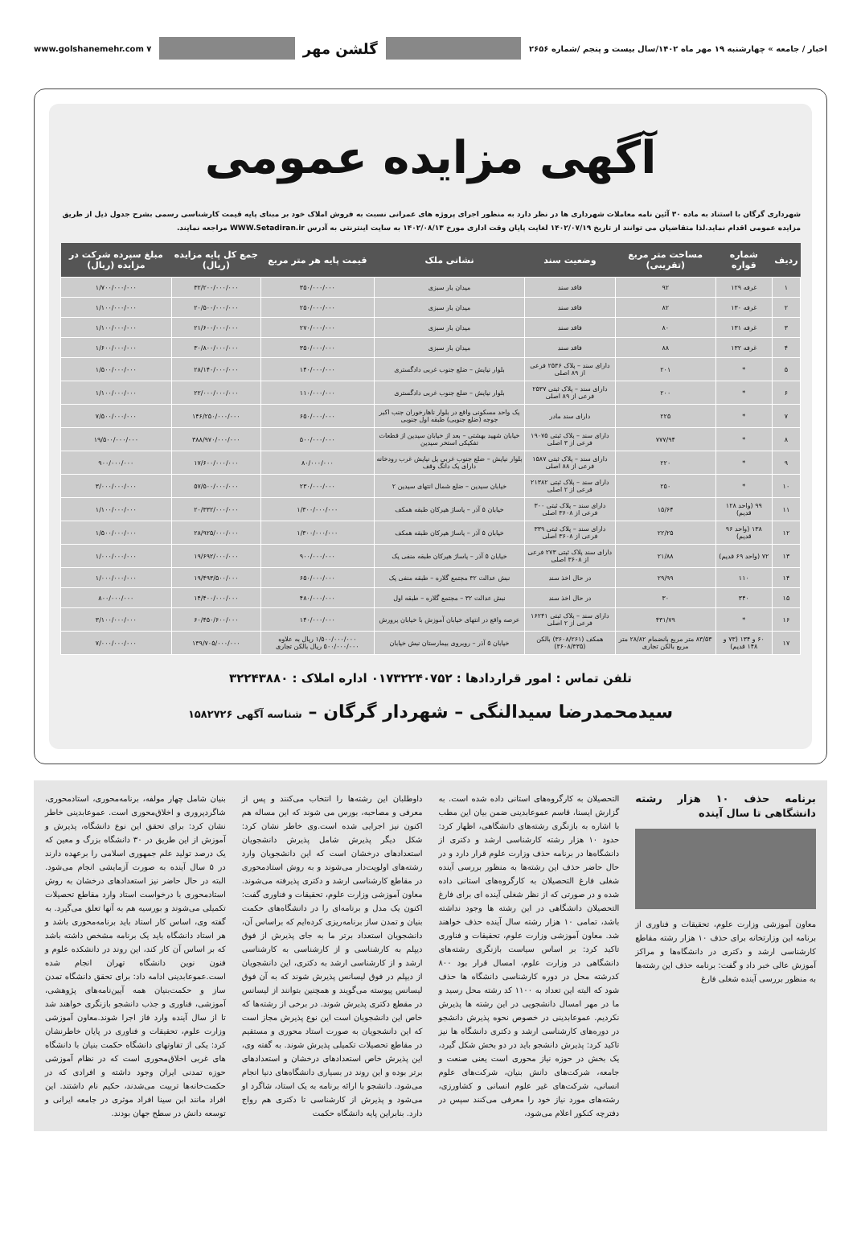اخبار / جامعه » چهارشنبه ۱۹ مهر ماه ۱۴۰۲/سال بیست و پنجم /شماره ۲۶۵۶ گلشن مهر www.golshanemehr.com ۷
آگهی مزایده عمومی
شهرداری گرگان با استناد به ماده ۳۰ آئین نامه معاملات شهرداری ها در نظر دارد به منظور اجرای پروژه های عمرانی نسبت به فروش املاک خود بر مبنای پایه قیمت کارشناسی رسمی بشرح جدول ذیل از طریق مزایده عمومی اقدام نماید.لذا متقاضیان می توانند از تاریخ ۱۴۰۲/۰۷/۱۹ لغایت پایان وقت اداری مورخ ۱۴۰۲/۰۸/۱۳ به سایت اینترنتی به آدرس WWW.Setadiran.ir مراجعه نمایند.
| ردیف | شماره قواره | مساحت متر مربع (تقریبی) | وضعیت سند | نشانی ملک | قیمت پایه هر متر مربع | جمع کل پایه مزایده (ریال) | مبلغ سپرده شرکت در مزایده (ریال) |
| --- | --- | --- | --- | --- | --- | --- | --- |
| ۱ | غرفه ۱۲۹ | ۹۲ | فاقد سند | میدان بار سبزی | ۳۵۰/۰۰۰/۰۰۰ | ۳۲/۲۰۰/۰۰۰/۰۰۰ | ۱/۷۰۰/۰۰۰/۰۰۰ |
| ۲ | غرفه ۱۳۰ | ۸۲ | فاقد سند | میدان بار سبزی | ۲۵۰/۰۰۰/۰۰۰ | ۲۰/۵۰۰/۰۰۰/۰۰۰ | ۱/۱۰۰/۰۰۰/۰۰۰ |
| ۳ | غرفه ۱۳۱ | ۸۰ | فاقد سند | میدان بار سبزی | ۲۷۰/۰۰۰/۰۰۰ | ۲۱/۶۰۰/۰۰۰/۰۰۰ | ۱/۱۰۰/۰۰۰/۰۰۰ |
| ۴ | غرفه ۱۳۲ | ۸۸ | فاقد سند | میدان بار سبزی | ۳۵۰/۰۰۰/۰۰۰ | ۳۰/۸۰۰/۰۰۰/۰۰۰ | ۱/۶۰۰/۰۰۰/۰۰۰ |
| ۵ | * | ۲۰۱ | دارای سند – پلاک ۲۵۳۶ فرعی از ۸۹ اصلی | بلوار نیایش – ضلع جنوب غربی دادگستری | ۱۴۰/۰۰۰/۰۰۰ | ۲۸/۱۴۰/۰۰۰/۰۰۰ | ۱/۵۰۰/۰۰۰/۰۰۰ |
| ۶ | * | ۲۰۰ | دارای سند – پلاک ثبتی ۲۵۳۷ فرعی از ۸۹ اصلی | بلوار نیایش – ضلع جنوب غربی دادگستری | ۱۱۰/۰۰۰/۰۰۰ | ۲۲/۰۰۰/۰۰۰/۰۰۰ | ۱/۱۰۰/۰۰۰/۰۰۰ |
| ۷ | * | ۲۲۵ | دارای سند مادر | یک واحد مسکونی واقع در بلوار ناهارخوران جنب اکبر جوجه (ضلع جنوبی) طبقه اول جنوبی | ۶۵۰/۰۰۰/۰۰۰ | ۱۴۶/۲۵۰/۰۰۰/۰۰۰ | ۷/۵۰۰/۰۰۰/۰۰۰ |
| ۸ | * | ۷۷۷/۹۴ | دارای سند – پلاک ثبتی ۱۹۰۷۵ فرعی از ۳ اصلی | خیابان شهید بهشتی – بعد از خیابان سیدین از قطعات تفکیکی استخر سیدین | ۵۰۰/۰۰۰/۰۰۰ | ۳۸۸/۹۷۰/۰۰۰/۰۰۰ | ۱۹/۵۰۰/۰۰۰/۰۰۰ |
| ۹ | * | ۲۲۰ | دارای سند – پلاک ثبتی ۱۵۸۷ فرعی از ۸۸ اصلی | بلوار نیایش – ضلع جنوب غربی پل نیایش غرب رودخانه دارای یک دانگ وقف | ۸۰/۰۰۰/۰۰۰ | ۱۷/۶۰۰/۰۰۰/۰۰۰ | ۹۰۰/۰۰۰/۰۰۰ |
| ۱۰ | * | ۲۵۰ | دارای سند – پلاک ثبتی ۲۱۳۸۲ فرعی از ۲ اصلی | خیابان سیدین – ضلع شمال انتهای سیدین ۲ | ۲۳۰/۰۰۰/۰۰۰ | ۵۷/۵۰۰/۰۰۰/۰۰۰ | ۳/۰۰۰/۰۰۰/۰۰۰ |
| ۱۱ | ۹۹ (واحد ۱۲۸ قدیم) | ۱۵/۶۴ | دارای سند – پلاک ثبتی ۳۰۰ فرعی از ۳۶۰۸ اصلی | خیابان ۵ آذر – پاساژ هیرکان طبقه همکف | ۱/۳۰۰/۰۰۰/۰۰۰ | ۲۰/۳۳۲/۰۰۰/۰۰۰ | ۱/۱۰۰/۰۰۰/۰۰۰ |
| ۱۲ | ۱۳۸ (واحد ۹۶ قدیم) | ۲۲/۲۵ | دارای سند – پلاک ثبتی ۳۳۹ فرعی از ۳۶۰۸ اصلی | خیابان ۵ آذر – پاساژ هیرکان طبقه همکف | ۱/۳۰۰/۰۰۰/۰۰۰ | ۲۸/۹۲۵/۰۰۰/۰۰۰ | ۱/۵۰۰/۰۰۰/۰۰۰ |
| ۱۳ | ۷۲ (واحد ۶۹ قدیم) | ۲۱/۸۸ | دارای سند پلاک ثبتی ۲۷۳ فرعی از ۳۶۰۸ اصلی | خیابان ۵ آذر – پاساژ هیرکان طبقه منفی یک | ۹۰۰/۰۰۰/۰۰۰ | ۱۹/۶۹۲/۰۰۰/۰۰۰ | ۱/۰۰۰/۰۰۰/۰۰۰ |
| ۱۴ | ۱۱۰ | ۲۹/۹۹ | در حال اخذ سند | نبش عدالت ۳۲ مجتمع گلاره – طبقه منفی یک | ۶۵۰/۰۰۰/۰۰۰ | ۱۹/۴۹۳/۵۰۰/۰۰۰ | ۱/۰۰۰/۰۰۰/۰۰۰ |
| ۱۵ | ۳۴۰ | ۳۰ | در حال اخذ سند | نبش عدالت ۳۲ – مجتمع گلاره – طبقه اول | ۴۸۰/۰۰۰/۰۰۰ | ۱۴/۴۰۰/۰۰۰/۰۰۰ | ۸۰۰/۰۰۰/۰۰۰ |
| ۱۶ | * | ۴۳۱/۷۹ | دارای سند – پلاک ثبتی ۱۶۲۴۱ فرعی از ۲ اصلی | عرصه واقع در انتهای خیابان آموزش با خیابان پرورش | ۱۴۰/۰۰۰/۰۰۰ | ۶۰/۴۵۰/۶۰۰/۰۰۰ | ۳/۱۰۰/۰۰۰/۰۰۰ |
| ۱۷ | ۶۰ و ۱۳۴ (۷۳ و ۱۴۸ قدیم) | ۸۳/۵۳ متر مربع بانضمام ۲۸/۸۲ متر مربع بالکن تجاری | همکف (۳۶۰۸/۲۶۱) بالکن (۳۶۰۸/۳۳۵) | خیابان ۵ آذر – روبروی بیمارستان نبش خیابان | ۱/۵۰۰/۰۰۰/۰۰۰ ریال به علاوه ۵۰۰/۰۰۰/۰۰۰ ریال بالکن تجاری | ۱۳۹/۷۰۵/۰۰۰/۰۰۰ | ۷/۰۰۰/۰۰۰/۰۰۰ |
تلفن تماس : امور قراردادها : ۰۱۷۳۲۲۴۰۷۵۲ اداره املاک : ۳۲۲۴۳۸۸۰
سیدمحمدرضا سیدالنگی – شهردار گرگان – شناسه آگهی ۱۵۸۲۷۲۶
برنامه حذف ۱۰ هزار رشته دانشگاهی تا سال آینده
معاون آموزشی وزارت علوم، تحقیقات و فناوری از برنامه این وزارتخانه برای حذف ۱۰ هزار رشته مقاطع کارشناسی ارشد و دکتری در دانشگاه‌ها و مراکز آموزش عالی خبر داد و گفت: برنامه حذف این رشته‌ها به منظور بررسی آینده شغلی فارغ
التحصیلان به کارگروه‌های استانی داده شده است. به گزارش ایسنا، قاسم عموعابدینی ضمن بیان این مطب با اشاره به بازنگری رشته‌های دانشگاهی، اظهار کرد: حدود ۱۰ هزار رشته کارشناسی ارشد و دکتری از دانشگاه‌ها در برنامه حذف وزارت علوم قرار دارد و در حال حاضر حذف این رشته‌ها به منظور بررسی آینده شغلی فارغ التحصیلان به کارگروه‌های استانی داده شده و در صورتی که از نظر شغلی آینده ای برای فارغ التحصیلان دانشگاهی در این رشته ها وجود نداشته باشد، تمامی ۱۰ هزار رشته سال آینده حذف خواهند شد. معاون آموزشی وزارت علوم، تحقیقات و فناوری تاکید کرد: بر اساس سیاست بازنگری رشته‌های دانشگاهی در وزارت علوم، امسال قرار بود ۸۰۰ کدرشته محل در دوره کارشناسی دانشگاه ها حذف شود که البته این تعداد به ۱۱۰۰ کد رشته محل رسید و ما در مهر امسال دانشجویی در این رشته ها پذیرش نکردیم. عموعابدینی در خصوص نحوه پذیرش دانشجو در دوره‌های کارشناسی ارشد و دکتری دانشگاه ها نیز تاکید کرد: پذیرش دانشجو باید در دو بخش شکل گیرد، یک بخش در حوزه نیاز محوری است یعنی صنعت و جامعه، شرکت‌های دانش بنیان، شرکت‌های علوم انسانی، شرکت‌های غیر علوم انسانی و کشاورزی، رشته‌های مورد نیاز خود را معرفی می‌کنند سپس در دفترچه کنکور اعلام می‌شود،
داوطلبان این رشته‌ها را انتخاب می‌کنند و پس از معرفی و مصاحبه، بورس می شوند که این مساله هم اکنون نیز اجرایی شده است.وی خاطر نشان کرد: شکل دیگر پذیرش شامل پذیرش دانشجویان استعدادهای درخشان است که این دانشجویان وارد رشته‌های اولویت‌دار می‌شوند و به روش استادمحوری در مقاطع کارشناسی ارشد و دکتری پذیرفته می‌شوند. معاون آموزشی وزارت علوم، تحقیقات و فناوری گفت: اکنون یک مدل و برنامه‌ای را در دانشگاه‌های حکمت بنیان و تمدن ساز برنامه‌ریزی کرده‌ایم که براساس آن، دانشجویان استعداد برتر ما به جای پذیرش از فوق دیپلم به کارشناسی و از کارشناسی به کارشناسی ارشد و از کارشناسی ارشد به دکتری، این دانشجویان از دیپلم در فوق لیسانس پذیرش شوند که به آن فوق لیسانس پیوسته می‌گویند و همچنین بتوانند از لیسانس در مقطع دکتری پذیرش شوند. در برخی از رشته‌ها که خاص این دانشجویان است این نوع پذیرش مجاز است که این دانشجویان به صورت استاد محوری و مستقیم در مقاطع تحصیلات تکمیلی پذیرش شوند. به گفته وی، این پذیرش خاص استعدادهای درخشان و استعدادهای برتر بوده و این روند در بسیاری دانشگاه‌های دنیا انجام می‌شود. دانشجو با ارائه برنامه به یک استاد، شاگرد او می‌شود و پذیرش از کارشناسی تا دکتری هم رواج دارد. بنابراین پایه دانشگاه حکمت
بنیان شامل چهار مولفه، برنامه‌محوری، استادمحوری، شاگردپروری و اخلاق‌محوری است. عموعابدینی خاطر نشان کرد: برای تحقق این نوع دانشگاه، پذیرش و آموزش از این طریق در ۳۰ دانشگاه بزرگ و معین که یک درصد تولید علم جمهوری اسلامی را برعهده دارند در ۵ سال آینده به صورت آزمایشی انجام می‌شود. البته در حال حاضر نیز استعدادهای درخشان به روش استادمحوری با درخواست استاد وارد مقاطع تحصیلات تکمیلی می‌شوند و بورسیه هم به آنها تعلق می‌گیرد. به گفته وی، اساس کار استاد باید برنامه‌محوری باشد و هر استاد دانشگاه باید یک برنامه مشخص داشته باشد که بر اساس آن کار کند، این روند در دانشکده علوم و فنون نوین دانشگاه تهران انجام شده است.عموعابدینی ادامه داد: برای تحقق دانشگاه تمدن ساز و حکمت‌بنیان همه آیین‌نامه‌های پژوهشی، آموزشی، فناوری و جذب دانشجو بازنگری خواهند شد تا از سال آینده وارد فاز اجرا شوند.معاون آموزشی وزارت علوم، تحقیقات و فناوری در پایان خاطرنشان کرد: یکی از تفاوتهای دانشگاه حکمت بنیان با دانشگاه های غربی اخلاق‌محوری است که در نظام آموزشی حوزه تمدنی ایران وجود داشته و افرادی که در حکمت‌خانه‌ها تربیت می‌شدند، حکیم نام داشتند. این افراد مانند ابن سینا افراد موثری در جامعه ایرانی و توسعه دانش در سطح جهان بودند.